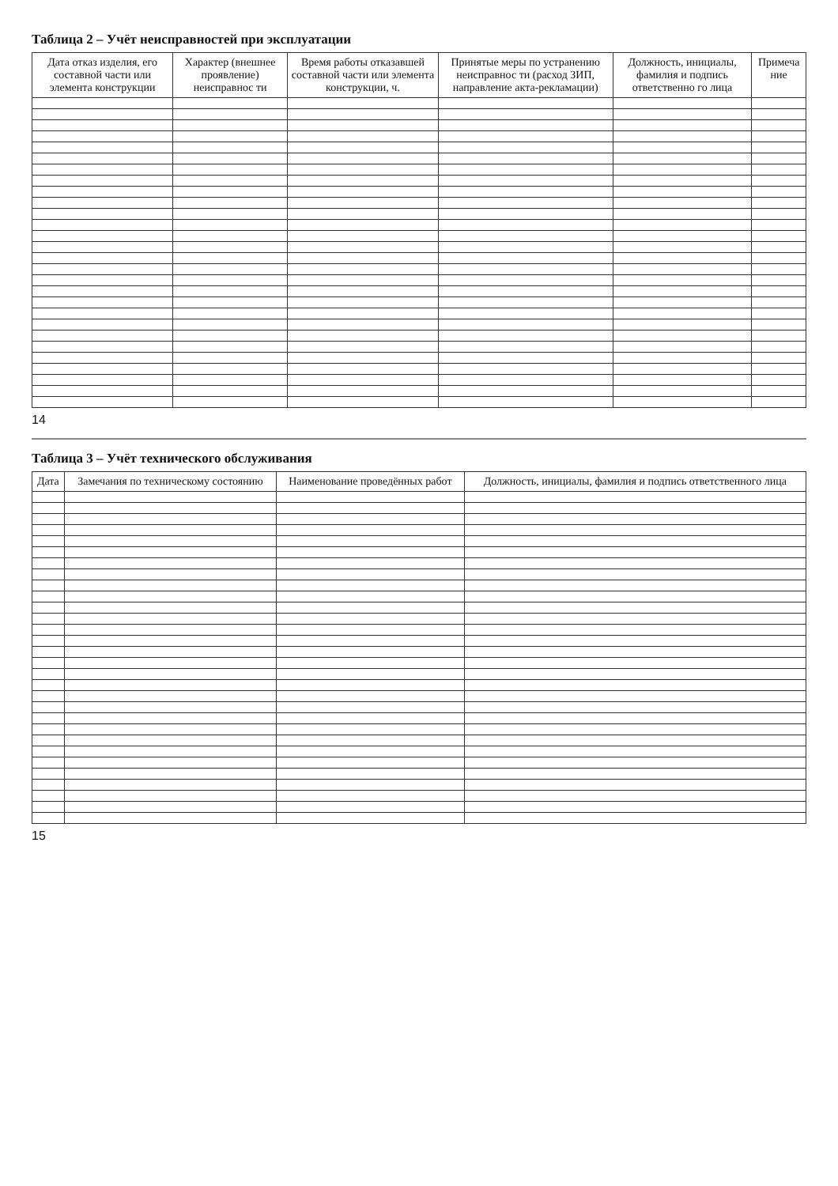Таблица 2 – Учёт неисправностей при эксплуатации
| Дата отказ изделия, его составной части или элемента конструкции | Характер (внешнее проявление) неисправнос ти | Время работы отказавшей составной части или элемента конструкции, ч. | Принятые меры по устранению неисправнос ти (расход ЗИП, направление акта-рекламации) | Должность, инициалы, фамилия и подпись ответственно го лица | Примеча ние |
| --- | --- | --- | --- | --- | --- |
14
Таблица 3 – Учёт технического обслуживания
| Дата | Замечания по техническому состоянию | Наименование проведённых работ | Должность, инициалы, фамилия и подпись ответственного лица |
| --- | --- | --- | --- |
15